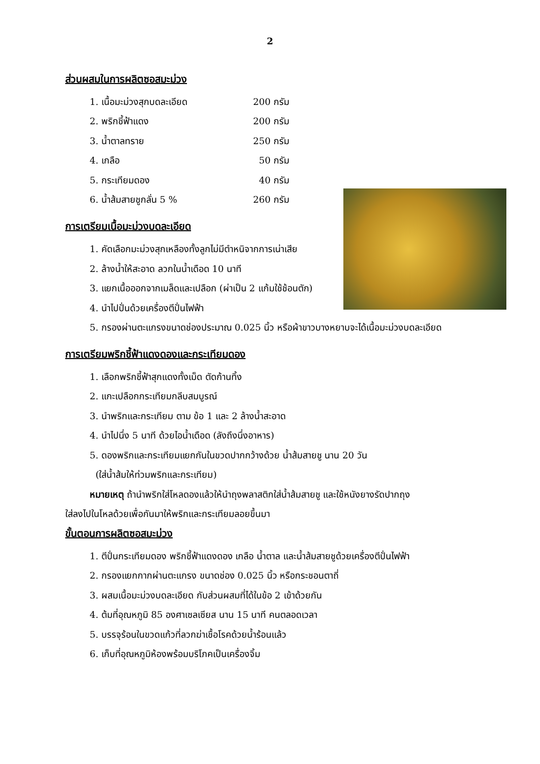2
ส่วนผสมในการผลิตซอสมะม่วง
| 1. เนื้อมะม่วงสุกบดละเอียด | 200 กรัม |
| 2. พริกชี้ฟ้าแดง | 200 กรัม |
| 3. น้ำตาลทราย | 250 กรัม |
| 4. เกลือ | 50 กรัม |
| 5. กระเทียมดอง | 40 กรัม |
| 6. น้ำส้มสายชูกลั่น 5 % | 260 กรัม |
การเตรียมเนื้อมะม่วงบดละเอียด
1. คัดเลือกมะม่วงสุกเหลืองทั้งลูกไม่มีตำหนิจากการเน่าเสีย
2. ล้างน้ำให้สะอาด ลวกในน้ำเดือด 10 นาที
3. แยกเนื้อออกจากเมล็ดและเปลือก (ผ่าเป็น 2 แก้มใช้ช้อนตัก)
4. นำไปปั่นด้วยเครื่องตีปั่นไฟฟ้า
5. กรองผ่านตะแกรงขนาดช่องประมาณ 0.025 นิ้ว หรือผ้าขาวบางหยาบจะได้เนื้อมะม่วงบดละเอียด
การเตรียมพริกชี้ฟ้าแดงดองและกระเทียมดอง
1. เลือกพริกชี้ฟ้าสุกแดงทั้งเม็ด ตัดก้านทิ้ง
2. แกะเปลือกกระเทียมกลีบสมบูรณ์
3. นำพริกและกระเทียม ตาม ข้อ 1 และ 2 ล้างน้ำสะอาด
4. นำไปนึ่ง 5 นาที ด้วยไอน้ำเดือด (ลังถึงนึ่งอาหาร)
5. ดองพริกและกระเทียมแยกกันในขวดปากกว้างด้วย น้ำส้มสายชู นาน 20 วัน
(ใส่น้ำส้มให้ท่วมพริกและกระเทียม)
หมายเหตุ ถ้านำพริกใส่โหลดองแล้วให้นำถุงพลาสติกใส่น้ำส้มสายชู และใช้หนังยางรัดปากถุง
ใส่ลงไปในโหลด้วยเพื่อกันมาให้พริกและกระเทียมลอยขึ้นมา
ขั้นตอนการผลิตซอสมะม่วง
1. ตีปั่นกระเทียมดอง พริกชี้ฟ้าแดงดอง เกลือ น้ำตาล และน้ำส้มสายชูด้วยเครื่องตีปั่นไฟฟ้า
2. กรองแยกกากผ่านตะแกรง ขนาดช่อง 0.025 นิ้ว หรือกระชอนตาถี่
3. ผสมเนื้อมะม่วงบดละเอียด กับส่วนผสมที่ได้ในข้อ 2 เข้าด้วยกัน
4. ต้มที่อุณหภูมิ 85 องศาเซลเซียส นาน 15 นาที คนตลอดเวลา
5. บรรจุร้อนในขวดแก้วที่ลวกฆ่าเชื้อโรคด้วยน้ำร้อนแล้ว
6. เก็บที่อุณหภูมิห้องพร้อมบริโภคเป็นเครื่องจิ้ม